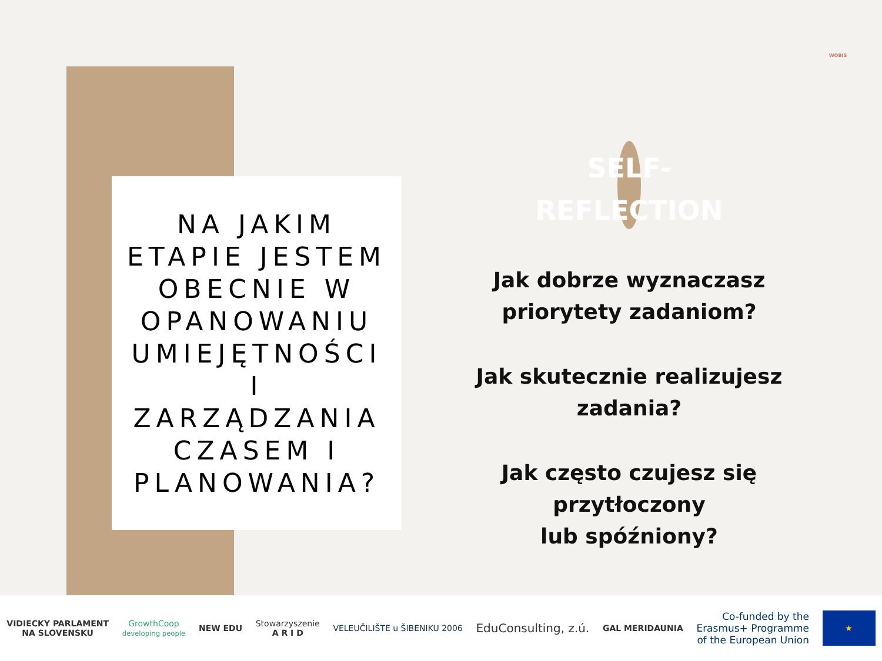WOBIS
NA JAKIM ETAPIE JESTEM OBECNIE W OPANOWANIU UMIEJĘTNOŚCI I ZARZĄDZANIA CZASEM I PLANOWANIA?
SELF-
REFLECTION
Jak dobrze wyznaczasz priorytety zadaniom?
Jak skutecznie realizujesz zadania?
Jak często czujesz się przytłoczony
lub spóźniony?
VIDIECKY PARLAMENT
NA SLOVENSKU
GrowthCoop
developing people
NEW EDU
Stowarzyszenie
A R I D
VELEUČILIŠTE u ŠIBENIKU 2006
EduConsulting, z.ú.
GAL MERIDAUNIA
Co-funded by the
Erasmus+ Programme
of the European Union
★